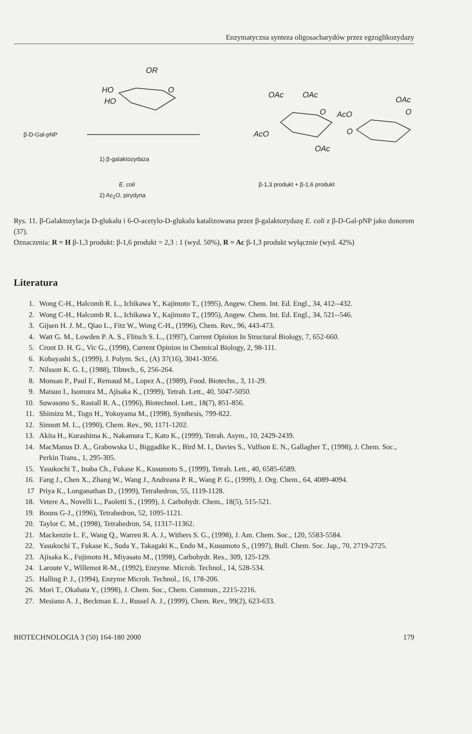Enzymatyczna synteza oligosacharydów przez egzoglikozydazy
OR
HO O
HO
OAc OAc
OAc
O AcO O
AcO O
OAc
β-D-Gal-pNP
1) β-galaktozydaza
E. coli β-1,3 produkt + β-1,6 produkt
2) Ac<sub>2</sub>O, pirydyna
Rys. 11. β-Galaktozylacja D-glukalu i 6-O-acetylo-D-glukalu katalizowana przez β-galaktozydazę E. coli z β-D-Gal-pNP jako donorem (37).
Oznaczenia: R = H β-1,3 produkt: β-1,6 produkt = 2,3 : 1 (wyd. 50%), R = Ac β-1,3 produkt wyłącznie (wyd. 42%)
Literatura
1. Wong C-H., Halcomb R. L., Ichikawa Y., Kajimoto T., (1995), Angew. Chem. Int. Ed. Engl., 34, 412--432.
2. Wong C-H., Halcomb R. L., Ichikawa Y., Kajimoto T., (1995), Angew. Chem. Int. Ed. Engl., 34, 521--546.
3. Gijsen H. J. M., Qiao L., Fitz W., Wong C-H., (1996), Chem. Rev., 96, 443-473.
4. Watt G. M., Lowden P. A. S., Flitsch S. L., (1997), Current Opinion In Structural Biology, 7, 652-660.
5. Cront D. H. G., Vic G., (1998), Current Opinion in Chemical Biology, 2, 98-111.
6. Kobayashi S., (1999), J. Polym. Sci., (A) 37(16), 3041-3056.
7. Nilsson K. G. I., (1988), Tibtech., 6, 256-264.
8. Monsan P., Paul F., Remaud M., Lopez A., (1989), Food. Biotechn., 3, 11-29.
9. Matsuo I., Isomura M., Ajisaka K., (1999), Tetrah. Lett., 40, 5047-5050.
10. Suwasono S., Rastall R. A., (1996), Biotechnol. Lett., 18(7), 851-856.
11. Shimizu M., Togo H., Yokoyama M., (1998), Synthesis, 799-822.
12. Sinnott M. L., (1990), Chem. Rev., 90, 1171-1202.
13. Akita H., Kurashima K., Nakamura T., Kato K., (1999), Tetrah. Asym., 10, 2429-2439.
14. MacManus D. A., Grabowska U., Biggadike K., Bird M. I., Davies S., Vulfson E. N., Gallagher T., (1998), J. Chem. Soc., Perkin Trans., 1, 295-305.
15. Yasukochi T., Inaba Ch., Fukase K., Kusumoto S., (1999), Tetrah. Lett., 40, 6585-6589.
16. Fang J., Chen X., Zhang W., Wang J., Andreana P. R., Wang P. G., (1999), J. Org. Chem., 64, 4089-4094.
17 Priya K., Longanathan D., (1999), Tetrahedron, 55, 1119-1128.
18. Vetere A., Novelli L., Paoletti S., (1999), J. Carbohydr. Chem., 18(5), 515-521.
19. Boons G-J., (1996), Tetrahedron, 52, 1095-1121.
20. Taylor C. M., (1998), Tetrahedron, 54, 11317-11362.
21. Mackenzie L. F., Wang Q., Warren R. A. J., Withers S. G., (1998), J. Am. Chem. Soc., 120, 5583-5584.
22. Yasukochi T., Fukase K., Suda Y., Takagaki K., Endo M., Kusumoto S., (1997), Bull. Chem. Soc. Jap., 70, 2719-2725.
23. Ajisaka K., Fujimoto H., Miyasato M., (1998), Carbohydr. Res., 309, 125-129.
24. Laroute V., Willemot R-M., (1992), Enzyme. Microb. Technol., 14, 528-534.
25. Halling P. J., (1994), Enzyme Microb. Technol., 16, 178-206.
26. Mori T., Okahata Y., (1998), J. Chem. Soc., Chem. Commun., 2215-2216.
27. Mesiano A. J., Beckman E. J., Russel A. J., (1999), Chem. Rev., 99(2), 623-633.
BIOTECHNOLOGIA 3 (50) 164-180 2000 179